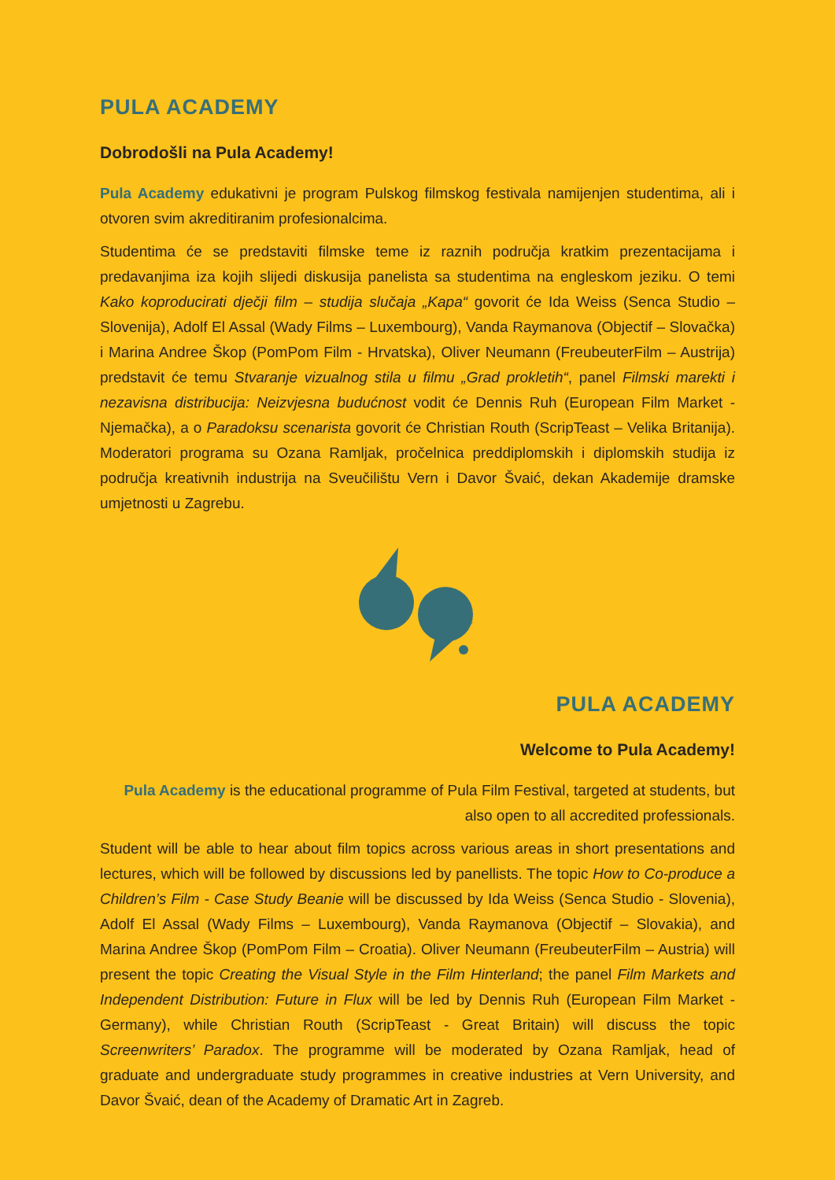PULA ACADEMY
Dobrodošli na Pula Academy!
Pula Academy edukativni je program Pulskog filmskog festivala namijenjen studentima, ali i otvoren svim akreditiranim profesionalcima.
Studentima će se predstaviti filmske teme iz raznih područja kratkim prezentacijama i predavanjima iza kojih slijedi diskusija panelista sa studentima na engleskom jeziku. O temi Kako koproducirati dječji film – studija slučaja „Kapa“ govorit će Ida Weiss (Senca Studio – Slovenija), Adolf El Assal (Wady Films – Luxembourg), Vanda Raymanova (Objectif – Slovačka) i Marina Andree Škop (PomPom Film - Hrvatska), Oliver Neumann (FreubeuterFilm – Austrija) predstavit će temu Stvaranje vizualnog stila u filmu „Grad prokletih“, panel Filmski marekti i nezavisna distribucija: Neizvjesna budućnost vodit će Dennis Ruh (European Film Market - Njemačka), a o Paradoksu scenarista govorit će Christian Routh (ScripTeast – Velika Britanija). Moderatori programa su Ozana Ramljak, pročelnica preddiplomskih i diplomskih studija iz područja kreativnih industrija na Sveučilištu Vern i Davor Švaić, dekan Akademije dramske umjetnosti u Zagrebu.
PULA ACADEMY
Welcome to Pula Academy!
Pula Academy is the educational programme of Pula Film Festival, targeted at students, but also open to all accredited professionals.
Student will be able to hear about film topics across various areas in short presentations and lectures, which will be followed by discussions led by panellists. The topic How to Co-produce a Children’s Film - Case Study Beanie will be discussed by Ida Weiss (Senca Studio - Slovenia), Adolf El Assal (Wady Films – Luxembourg), Vanda Raymanova (Objectif – Slovakia), and Marina Andree Škop (PomPom Film – Croatia). Oliver Neumann (FreubeuterFilm – Austria) will present the topic Creating the Visual Style in the Film Hinterland; the panel Film Markets and Independent Distribution: Future in Flux will be led by Dennis Ruh (European Film Market - Germany), while Christian Routh (ScripTeast - Great Britain) will discuss the topic Screenwriters’ Paradox. The programme will be moderated by Ozana Ramljak, head of graduate and undergraduate study programmes in creative industries at Vern University, and Davor Švaić, dean of the Academy of Dramatic Art in Zagreb.